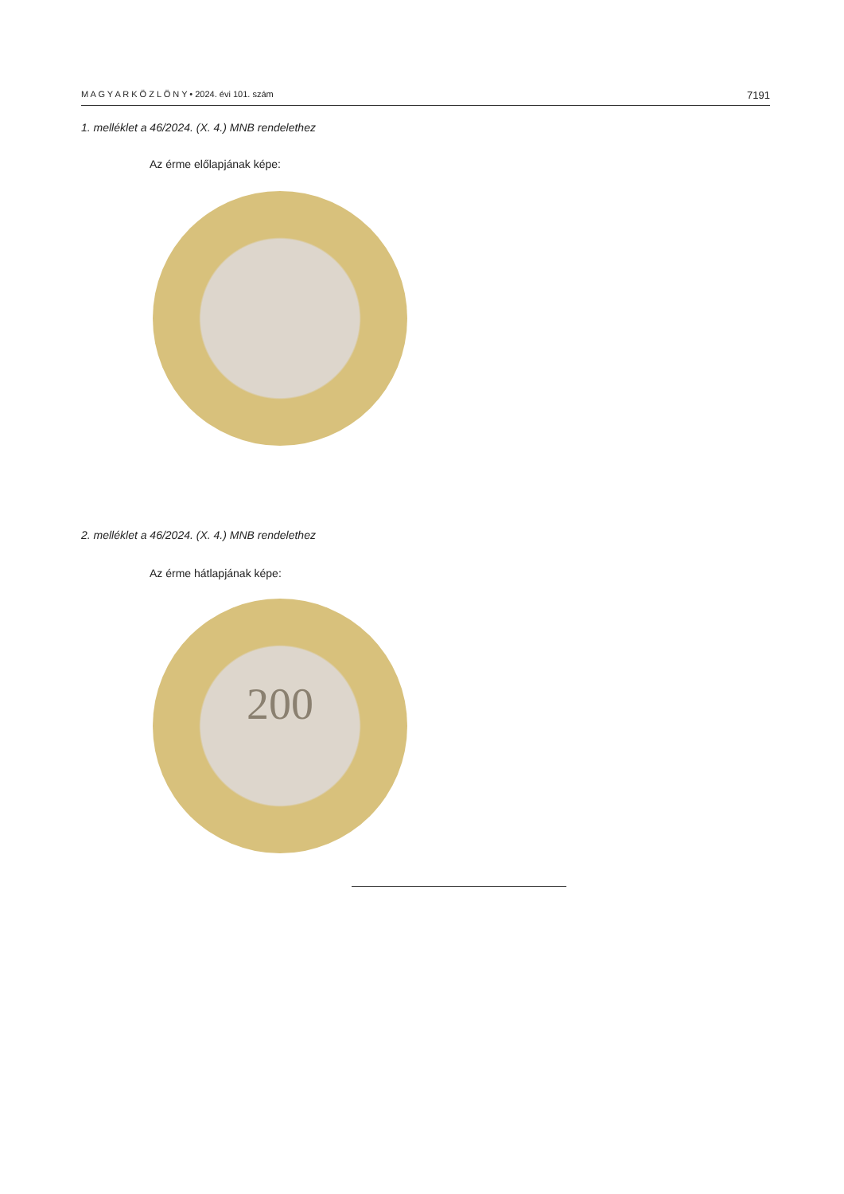M A G Y A R K Ö Z L Ö N Y • 2024. évi 101. szám 7191
1. melléklet a 46/2024. (X. 4.) MNB rendelethez
Az érme előlapjának képe:
2. melléklet a 46/2024. (X. 4.) MNB rendelethez
Az érme hátlapjának képe:
200